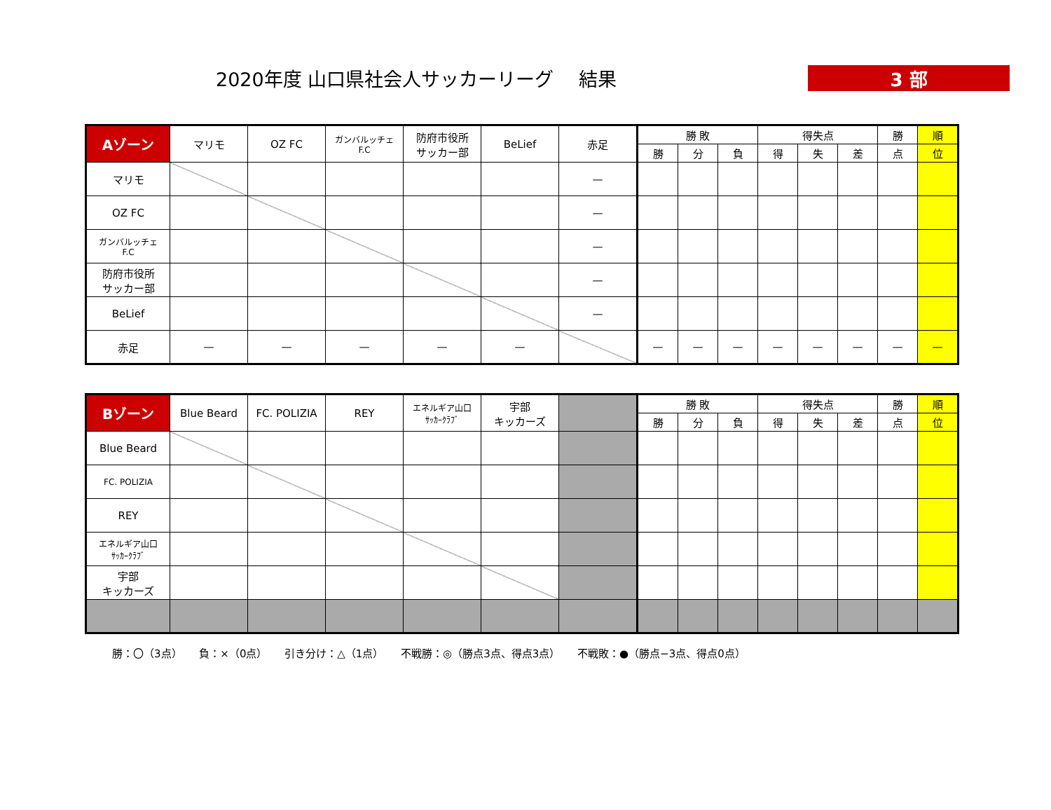2020年度 山口県社会人サッカーリーグ　 結果 3 部
| Aゾーン | マリモ | OZ FC | ガンバルッチェ F.C | 防府市役所 サッカー部 | BeLief | 赤足 | 勝 敗 | | | 得失点 | | | 勝 | 順 |
| --- | --- | --- | --- | --- | --- | --- | --- | --- | --- | --- | --- | --- | --- | --- |
| | | | | | | | 勝 | 分 | 負 | 得 | 失 | 差 | 点 | 位 |
| マリモ | | | | | | — | | | | | | | | |
| OZ FC | | | | | | — | | | | | | | | |
| ガンバルッチェ F.C | | | | | | — | | | | | | | | |
| 防府市役所 サッカー部 | | | | | | — | | | | | | | | |
| BeLief | | | | | | — | | | | | | | | |
| 赤足 | — | — | — | — | — | | — | — | — | — | — | — | — | — |
| Bゾーン | Blue Beard | FC. POLIZIA | REY | エネルギア山口 ｻｯｶｰｸﾗﾌﾞ | 宇部 キッカーズ | | 勝 敗 | | | 得失点 | | | 勝 | 順 |
| --- | --- | --- | --- | --- | --- | --- | --- | --- | --- | --- | --- | --- | --- | --- |
| | | | | | | | 勝 | 分 | 負 | 得 | 失 | 差 | 点 | 位 |
| Blue Beard | | | | | | | | | | | | | | |
| FC. POLIZIA | | | | | | | | | | | | | | |
| REY | | | | | | | | | | | | | | |
| エネルギア山口 ｻｯｶｰｸﾗﾌﾞ | | | | | | | | | | | | | | |
| 宇部 キッカーズ | | | | | | | | | | | | | | |
勝：〇（3点） 負：×（0点） 引き分け：△（1点） 不戦勝：◎（勝点3点、得点3点） 不戦敗：●（勝点−3点、得点0点）